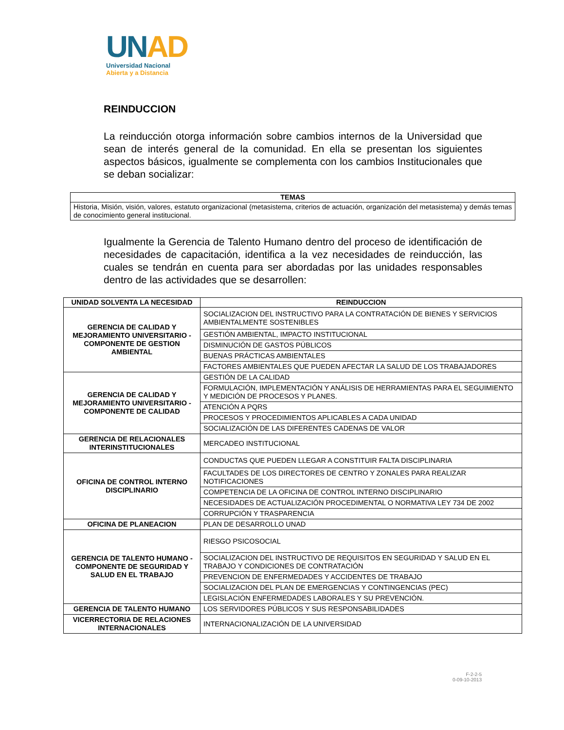UN AD
Universidad Nacional
Abierta y a Distancia
REINDUCCION
La reinducción otorga información sobre cambios internos de la Universidad que sean de interés general de la comunidad. En ella se presentan los siguientes aspectos básicos, igualmente se complementa con los cambios Institucionales que se deban socializar:
| TEMAS |
| --- |
| Historia, Misión, visión, valores, estatuto organizacional (metasistema, criterios de actuación, organización del metasistema) y demás temas de conocimiento general institucional. |
Igualmente la Gerencia de Talento Humano dentro del proceso de identificación de necesidades de capacitación, identifica a la vez necesidades de reinducción, las cuales se tendrán en cuenta para ser abordadas por las unidades responsables dentro de las actividades que se desarrollen:
| UNIDAD SOLVENTA LA NECESIDAD | REINDUCCION |
| --- | --- |
| GERENCIA DE CALIDAD Y MEJORAMIENTO UNIVERSITARIO - COMPONENTE DE GESTION AMBIENTAL | SOCIALIZACION DEL INSTRUCTIVO PARA LA CONTRATACIÓN DE BIENES Y SERVICIOS AMBIENTALMENTE SOSTENIBLES |
| | GESTIÓN AMBIENTAL, IMPACTO INSTITUCIONAL |
| | DISMINUCIÓN DE GASTOS PÚBLICOS |
| | BUENAS PRÁCTICAS AMBIENTALES |
| | FACTORES AMBIENTALES QUE PUEDEN AFECTAR LA SALUD DE LOS TRABAJADORES |
| GERENCIA DE CALIDAD Y MEJORAMIENTO UNIVERSITARIO - COMPONENTE DE CALIDAD | GESTIÓN DE LA CALIDAD |
| | FORMULACIÓN, IMPLEMENTACIÓN Y ANÁLISIS DE HERRAMIENTAS PARA EL SEGUIMIENTO Y MEDICIÓN DE PROCESOS Y PLANES. |
| | ATENCIÓN A PQRS |
| | PROCESOS Y PROCEDIMIENTOS APLICABLES A CADA UNIDAD |
| | SOCIALIZACIÓN DE LAS DIFERENTES CADENAS DE VALOR |
| GERENCIA DE RELACIONALES INTERINSTITUCIONALES | MERCADEO INSTITUCIONAL |
| OFICINA DE CONTROL INTERNO DISCIPLINARIO | CONDUCTAS QUE PUEDEN LLEGAR A CONSTITUIR FALTA DISCIPLINARIA |
| | FACULTADES DE LOS DIRECTORES DE CENTRO Y ZONALES PARA REALIZAR NOTIFICACIONES |
| | COMPETENCIA DE LA OFICINA DE CONTROL INTERNO DISCIPLINARIO |
| | NECESIDADES DE ACTUALIZACIÓN PROCEDIMENTAL O NORMATIVA LEY 734 DE 2002 |
| | CORRUPCIÓN Y TRASPARENCIA |
| OFICINA DE PLANEACION | PLAN DE DESARROLLO UNAD |
| GERENCIA DE TALENTO HUMANO - COMPONENTE DE SEGURIDAD Y SALUD EN EL TRABAJO | RIESGO PSICOSOCIAL |
| | SOCIALIZACION DEL INSTRUCTIVO DE REQUISITOS EN SEGURIDAD Y SALUD EN EL TRABAJO Y CONDICIONES DE CONTRATACIÓN |
| | PREVENCION DE ENFERMEDADES Y ACCIDENTES DE TRABAJO |
| | SOCIALIZACION DEL PLAN DE EMERGENCIAS Y CONTINGENCIAS (PEC) |
| | LEGISLACIÓN ENFERMEDADES LABORALES Y SU PREVENCIÓN. |
| GERENCIA DE TALENTO HUMANO | LOS SERVIDORES PÚBLICOS Y SUS RESPONSABILIDADES |
| VICERRECTORIA DE RELACIONES INTERNACIONALES | INTERNACIONALIZACIÓN DE LA UNIVERSIDAD |
F-2-2-5
0-09-10-2013